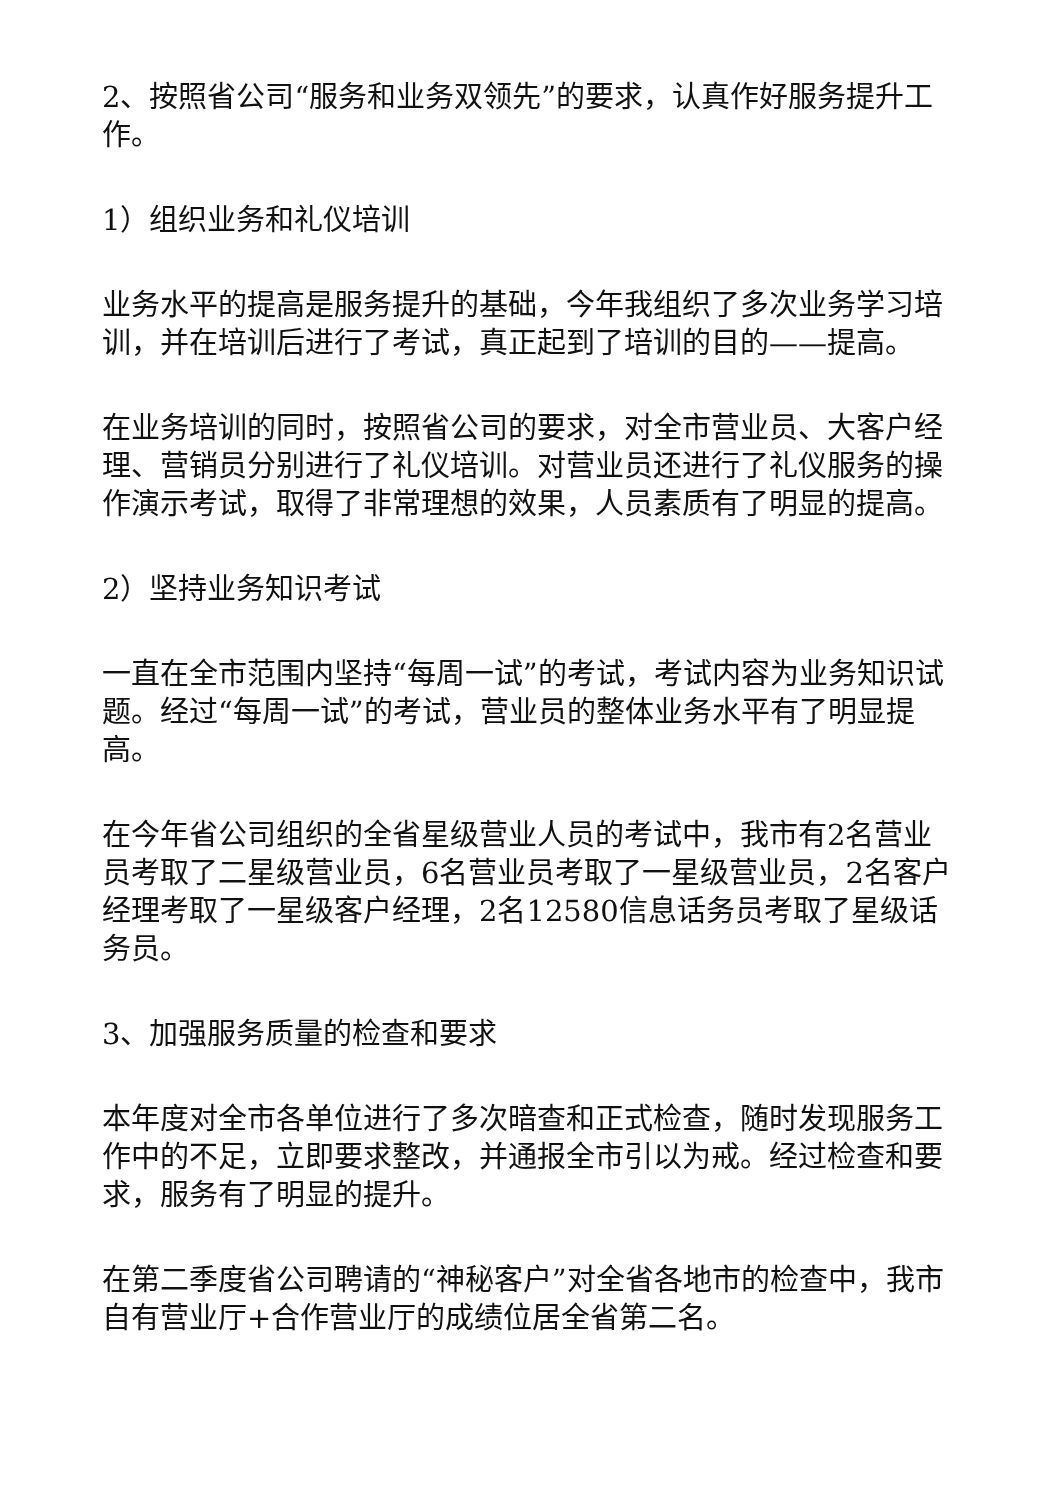2、按照省公司“服务和业务双领先”的要求，认真作好服务提升工作。
1）组织业务和礼仪培训
业务水平的提高是服务提升的基础，今年我组织了多次业务学习培训，并在培训后进行了考试，真正起到了培训的目的——提高。
在业务培训的同时，按照省公司的要求，对全市营业员、大客户经理、营销员分别进行了礼仪培训。对营业员还进行了礼仪服务的操作演示考试，取得了非常理想的效果，人员素质有了明显的提高。
2）坚持业务知识考试
一直在全市范围内坚持“每周一试”的考试，考试内容为业务知识试题。经过“每周一试”的考试，营业员的整体业务水平有了明显提高。
在今年省公司组织的全省星级营业人员的考试中，我市有2名营业员考取了二星级营业员，6名营业员考取了一星级营业员，2名客户经理考取了一星级客户经理，2名12580信息话务员考取了星级话务员。
3、加强服务质量的检查和要求
本年度对全市各单位进行了多次暗查和正式检查，随时发现服务工作中的不足，立即要求整改，并通报全市引以为戒。经过检查和要求，服务有了明显的提升。
在第二季度省公司聘请的“神秘客户”对全省各地市的检查中，我市自有营业厅+合作营业厅的成绩位居全省第二名。